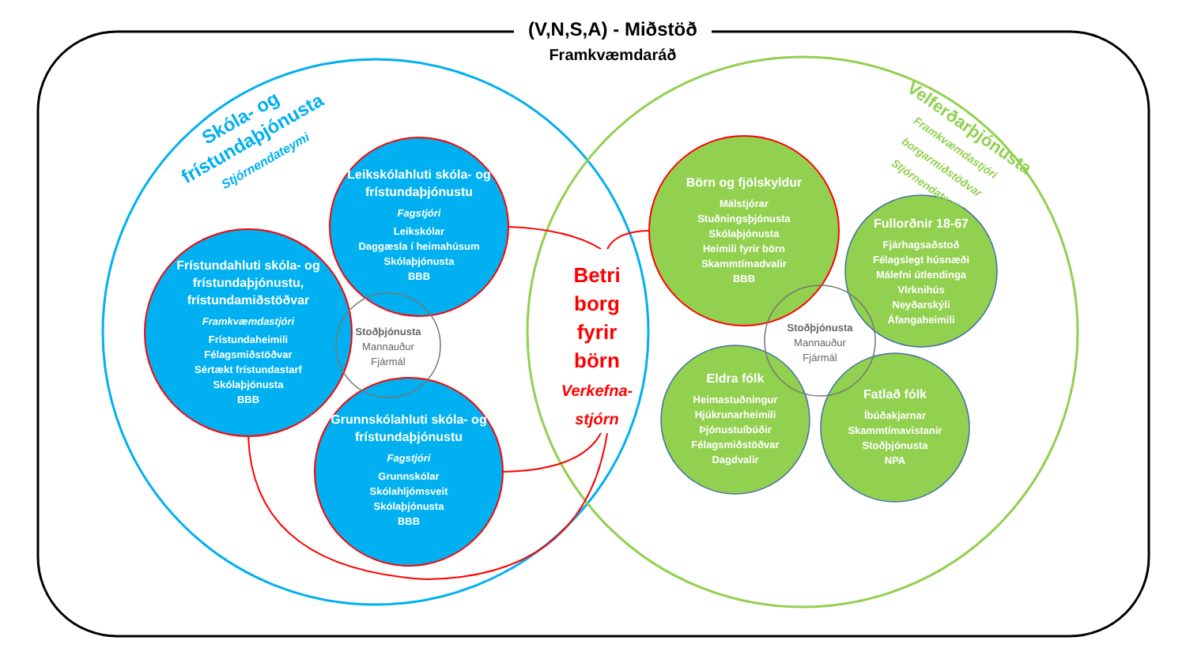(V,N,S,A) - Miðstöð
Framkvæmdaráð
Skóla- og frístundaþjónusta
Stjórnendateymi
Velferðarþjónusta
Framkvæmdastjóri borgarmiðstöðvar
Stjórnendateymi
Leikskólahluti skóla- og frístundaþjónustu
Fagstjóri
Leikskólar
Daggæsla í heimahúsum
Skólaþjónusta
BBB
Frístundahluti skóla- og frístundaþjónustu, frístundamiðstöðvar
Framkvæmdastjóri
Frístundaheimili
Félagsmiðstöðvar
Sértækt frístundastarf
Skólaþjónusta
BBB
Grunnskólahluti skóla- og frístundaþjónustu
Fagstjóri
Grunnskólar
Skólahljómsveit
Skólaþjónusta
BBB
Stoðþjónusta
Mannauður
Fjármál
Betri
borg
fyrir
börn
Verkefna-
stjórn
Börn og fjölskyldur
Málstjórar
Stuðningsþjónusta
Skólaþjónusta
Heimili fyrir börn
Skammtímadvalir
BBB
Fullorðnir 18-67
Fjárhagsaðstoð
Félagslegt húsnæði
Málefni útlendinga
VIrknihús
Neyðarskýli
Áfangaheimili
Stoðþjónusta
Mannauður
Fjármál
Eldra fólk
Heimastuðningur
Hjúkrunarheimili
Þjónustuíbúðir
Félagsmiðstöðvar
Dagdvalir
Fatlað fólk
Íbúðakjarnar
Skammtímavistanir
Stoðþjónusta
NPA